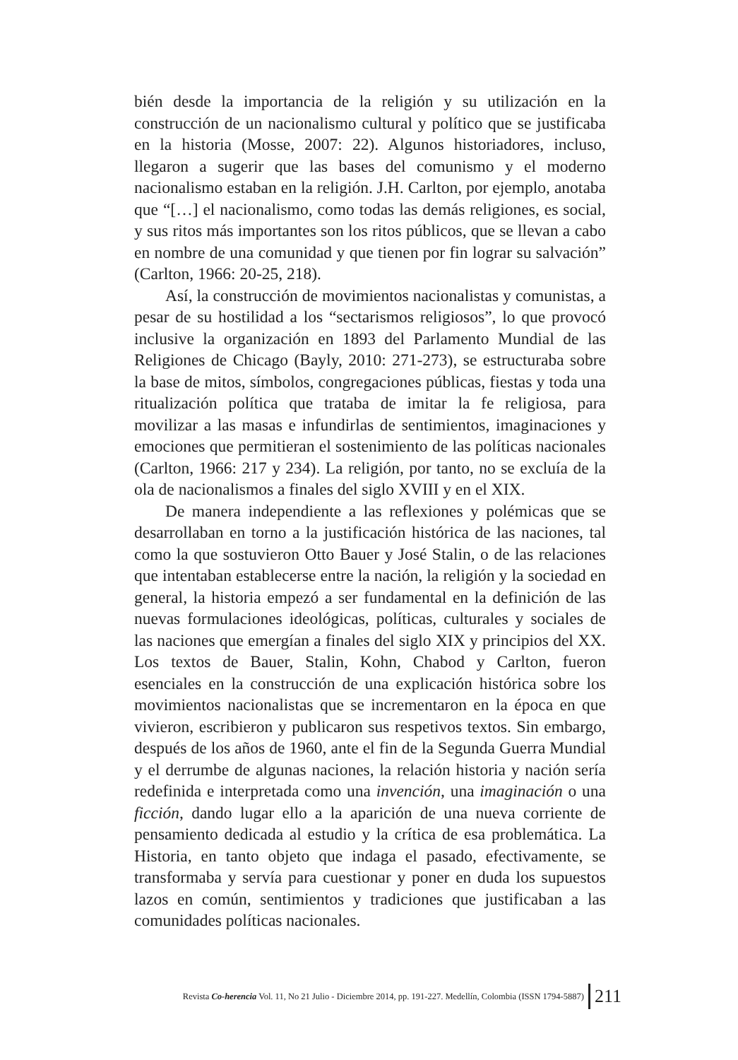bién desde la importancia de la religión y su utilización en la construcción de un nacionalismo cultural y político que se justificaba en la historia (Mosse, 2007: 22). Algunos historiadores, incluso, llegaron a sugerir que las bases del comunismo y el moderno nacionalismo estaban en la religión. J.H. Carlton, por ejemplo, anotaba que “[…] el nacionalismo, como todas las demás religiones, es social, y sus ritos más importantes son los ritos públicos, que se llevan a cabo en nombre de una comunidad y que tienen por fin lograr su salvación” (Carlton, 1966: 20-25, 218).
Así, la construcción de movimientos nacionalistas y comunistas, a pesar de su hostilidad a los “sectarismos religiosos”, lo que provocó inclusive la organización en 1893 del Parlamento Mundial de las Religiones de Chicago (Bayly, 2010: 271-273), se estructuraba sobre la base de mitos, símbolos, congregaciones públicas, fiestas y toda una ritualización política que trataba de imitar la fe religiosa, para movilizar a las masas e infundirlas de sentimientos, imaginaciones y emociones que permitieran el sostenimiento de las políticas nacionales (Carlton, 1966: 217 y 234). La religión, por tanto, no se excluía de la ola de nacionalismos a finales del siglo XVIII y en el XIX.
De manera independiente a las reflexiones y polémicas que se desarrollaban en torno a la justificación histórica de las naciones, tal como la que sostuvieron Otto Bauer y José Stalin, o de las relaciones que intentaban establecerse entre la nación, la religión y la sociedad en general, la historia empezó a ser fundamental en la definición de las nuevas formulaciones ideológicas, políticas, culturales y sociales de las naciones que emergían a finales del siglo XIX y principios del XX. Los textos de Bauer, Stalin, Kohn, Chabod y Carlton, fueron esenciales en la construcción de una explicación histórica sobre los movimientos nacionalistas que se incrementaron en la época en que vivieron, escribieron y publicaron sus respetivos textos. Sin embargo, después de los años de 1960, ante el fin de la Segunda Guerra Mundial y el derrumbe de algunas naciones, la relación historia y nación sería redefinida e interpretada como una invención, una imaginación o una ficción, dando lugar ello a la aparición de una nueva corriente de pensamiento dedicada al estudio y la crítica de esa problemática. La Historia, en tanto objeto que indaga el pasado, efectivamente, se transformaba y servía para cuestionar y poner en duda los supuestos lazos en común, sentimientos y tradiciones que justificaban a las comunidades políticas nacionales.
Revista Co-herencia Vol. 11, No 21 Julio - Diciembre 2014, pp. 191-227. Medellín, Colombia (ISSN 1794-5887) 211